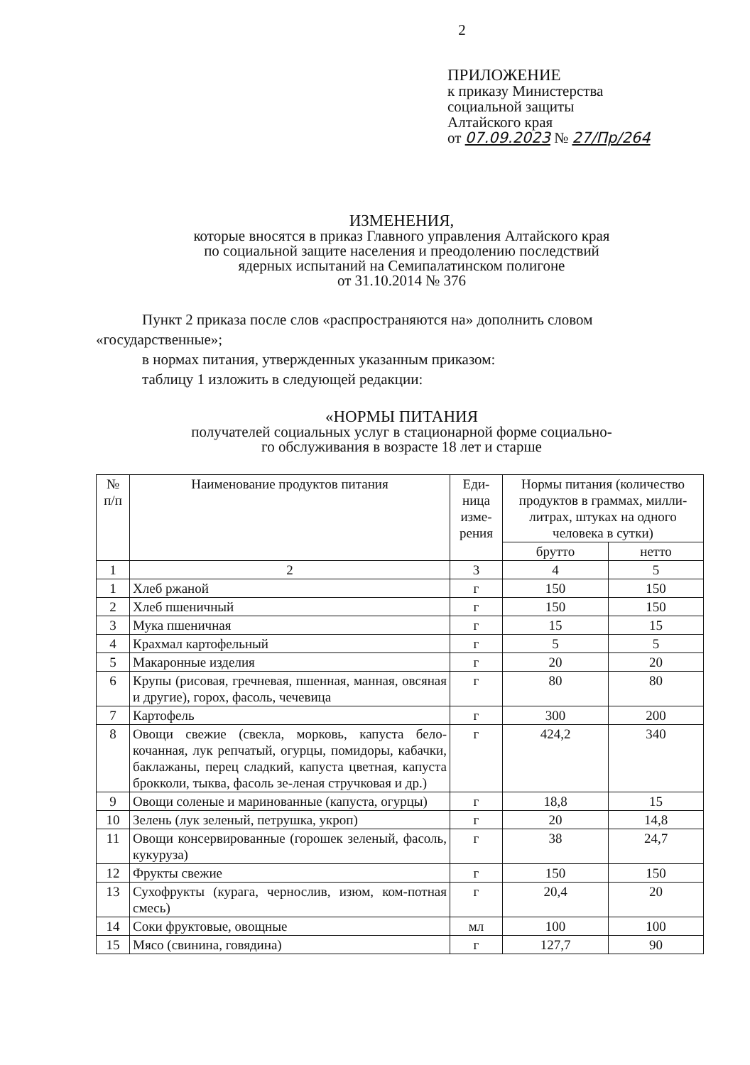2
ПРИЛОЖЕНИЕ
к приказу Министерства
социальной защиты
Алтайского края
от 07.09.2023 № 27/Пр/264
ИЗМЕНЕНИЯ,
которые вносятся в приказ Главного управления Алтайского края
по социальной защите населения и преодолению последствий
ядерных испытаний на Семипалатинском полигоне
от 31.10.2014 № 376
Пункт 2 приказа после слов «распространяются на» дополнить словом «государственные»;
в нормах питания, утвержденных указанным приказом:
таблицу 1 изложить в следующей редакции:
«НОРМЫ ПИТАНИЯ
получателей социальных услуг в стационарной форме социально-
го обслуживания в возрасте 18 лет и старше
| № п/п | Наименование продуктов питания | Еди- ница изме- рения | Нормы питания (количество продуктов в граммах, милли-литрах, штуках на одного человека в сутки) | |
| --- | --- | --- | --- | --- |
| | | | брутто | нетто |
| 1 | 2 | 3 | 4 | 5 |
| 1 | Хлеб ржаной | г | 150 | 150 |
| 2 | Хлеб пшеничный | г | 150 | 150 |
| 3 | Мука пшеничная | г | 15 | 15 |
| 4 | Крахмал картофельный | г | 5 | 5 |
| 5 | Макаронные изделия | г | 20 | 20 |
| 6 | Крупы (рисовая, гречневая, пшенная, манная, овсяная и другие), горох, фасоль, чечевица | г | 80 | 80 |
| 7 | Картофель | г | 300 | 200 |
| 8 | Овощи свежие (свекла, морковь, капуста бело-кочанная, лук репчатый, огурцы, помидоры, кабачки, баклажаны, перец сладкий, капуста цветная, капуста брокколи, тыква, фасоль зе-леная стручковая и др.) | г | 424,2 | 340 |
| 9 | Овощи соленые и маринованные (капуста, огурцы) | г | 18,8 | 15 |
| 10 | Зелень (лук зеленый, петрушка, укроп) | г | 20 | 14,8 |
| 11 | Овощи консервированные (горошек зеленый, фасоль, кукуруза) | г | 38 | 24,7 |
| 12 | Фрукты свежие | г | 150 | 150 |
| 13 | Сухофрукты (курага, чернослив, изюм, ком-потная смесь) | г | 20,4 | 20 |
| 14 | Соки фруктовые, овощные | мл | 100 | 100 |
| 15 | Мясо (свинина, говядина) | г | 127,7 | 90 |